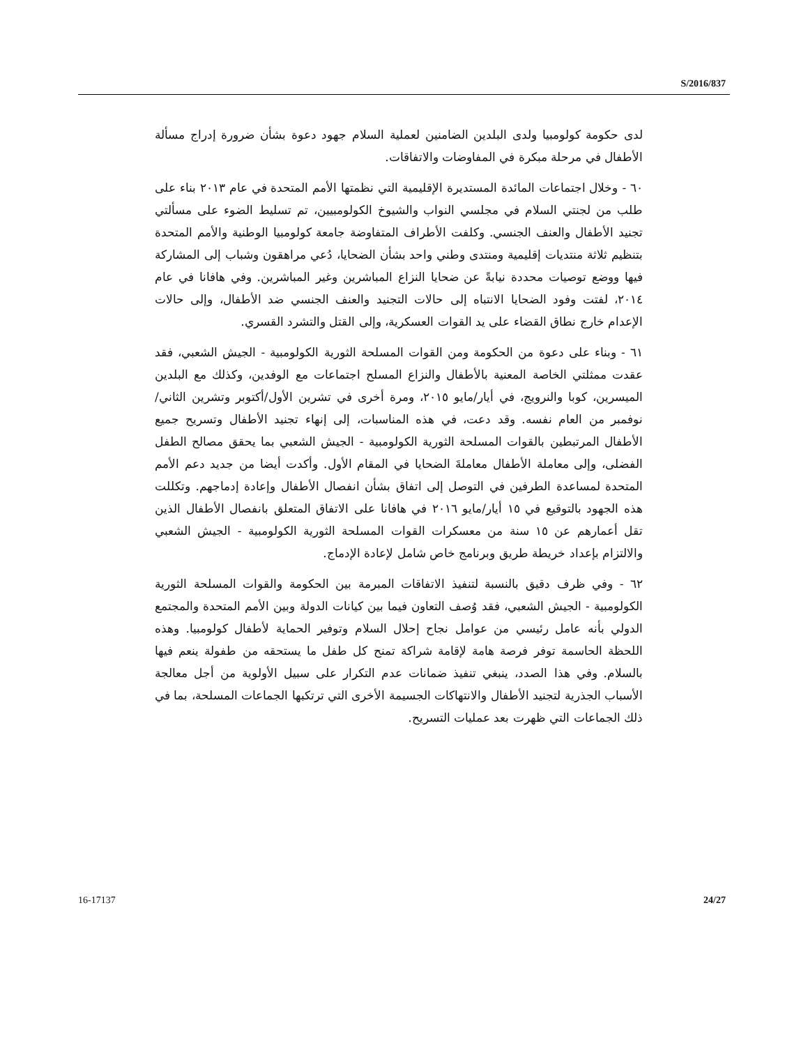S/2016/837
لدى حكومة كولومبيا ولدى البلدين الضامنين لعملية السلام جهود دعوة بشأن ضرورة إدراج مسألة الأطفال في مرحلة مبكرة في المفاوضات والاتفاقات.
٦٠ - وخلال اجتماعات المائدة المستديرة الإقليمية التي نظمتها الأمم المتحدة في عام ٢٠١٣ بناء على طلب من لجنتي السلام في مجلسي النواب والشيوخ الكولومبيين، تم تسليط الضوء على مسألتي تجنيد الأطفال والعنف الجنسي. وكلفت الأطراف المتفاوضة جامعة كولومبيا الوطنية والأمم المتحدة بتنظيم ثلاثة منتديات إقليمية ومنتدى وطني واحد بشأن الضحايا، دُعي مراهقون وشباب إلى المشاركة فيها ووضع توصيات محددة نيابةً عن ضحايا النزاع المباشرين وغير المباشرين. وفي هافانا في عام ٢٠١٤، لفتت وفود الضحايا الانتباه إلى حالات التجنيد والعنف الجنسي ضد الأطفال، وإلى حالات الإعدام خارج نطاق القضاء على يد القوات العسكرية، وإلى القتل والتشرد القسري.
٦١ - وبناء على دعوة من الحكومة ومن القوات المسلحة الثورية الكولومبية - الجيش الشعبي، فقد عقدت ممثلتي الخاصة المعنية بالأطفال والنزاع المسلح اجتماعات مع الوفدين، وكذلك مع البلدين الميسرين، كوبا والنرويج، في أيار/مايو ٢٠١٥، ومرة أخرى في تشرين الأول/أكتوبر وتشرين الثاني/نوفمبر من العام نفسه. وقد دعت، في هذه المناسبات، إلى إنهاء تجنيد الأطفال وتسريح جميع الأطفال المرتبطين بالقوات المسلحة الثورية الكولومبية - الجيش الشعبي بما يحقق مصالح الطفل الفضلى، وإلى معاملة الأطفال معاملةَ الضحايا في المقام الأول. وأكدت أيضا من جديد دعم الأمم المتحدة لمساعدة الطرفين في التوصل إلى اتفاق بشأن انفصال الأطفال وإعادة إدماجهم. وتكللت هذه الجهود بالتوقيع في ١٥ أيار/مايو ٢٠١٦ في هافانا على الاتفاق المتعلق بانفصال الأطفال الذين تقل أعمارهم عن ١٥ سنة من معسكرات القوات المسلحة الثورية الكولومبية - الجيش الشعبي والالتزام بإعداد خريطة طريق وبرنامج خاص شامل لإعادة الإدماج.
٦٢ - وفي ظرف دقيق بالنسبة لتنفيذ الاتفاقات المبرمة بين الحكومة والقوات المسلحة الثورية الكولومبية - الجيش الشعبي، فقد وُصف التعاون فيما بين كيانات الدولة وبين الأمم المتحدة والمجتمع الدولي بأنه عامل رئيسي من عوامل نجاح إحلال السلام وتوفير الحماية لأطفال كولومبيا. وهذه اللحظة الحاسمة توفر فرصة هامة لإقامة شراكة تمنح كل طفل ما يستحقه من طفولة ينعم فيها بالسلام. وفي هذا الصدد، ينبغي تنفيذ ضمانات عدم التكرار على سبيل الأولوية من أجل معالجة الأسباب الجذرية لتجنيد الأطفال والانتهاكات الجسيمة الأخرى التي ترتكبها الجماعات المسلحة، بما في ذلك الجماعات التي ظهرت بعد عمليات التسريح.
16-17137 24/27